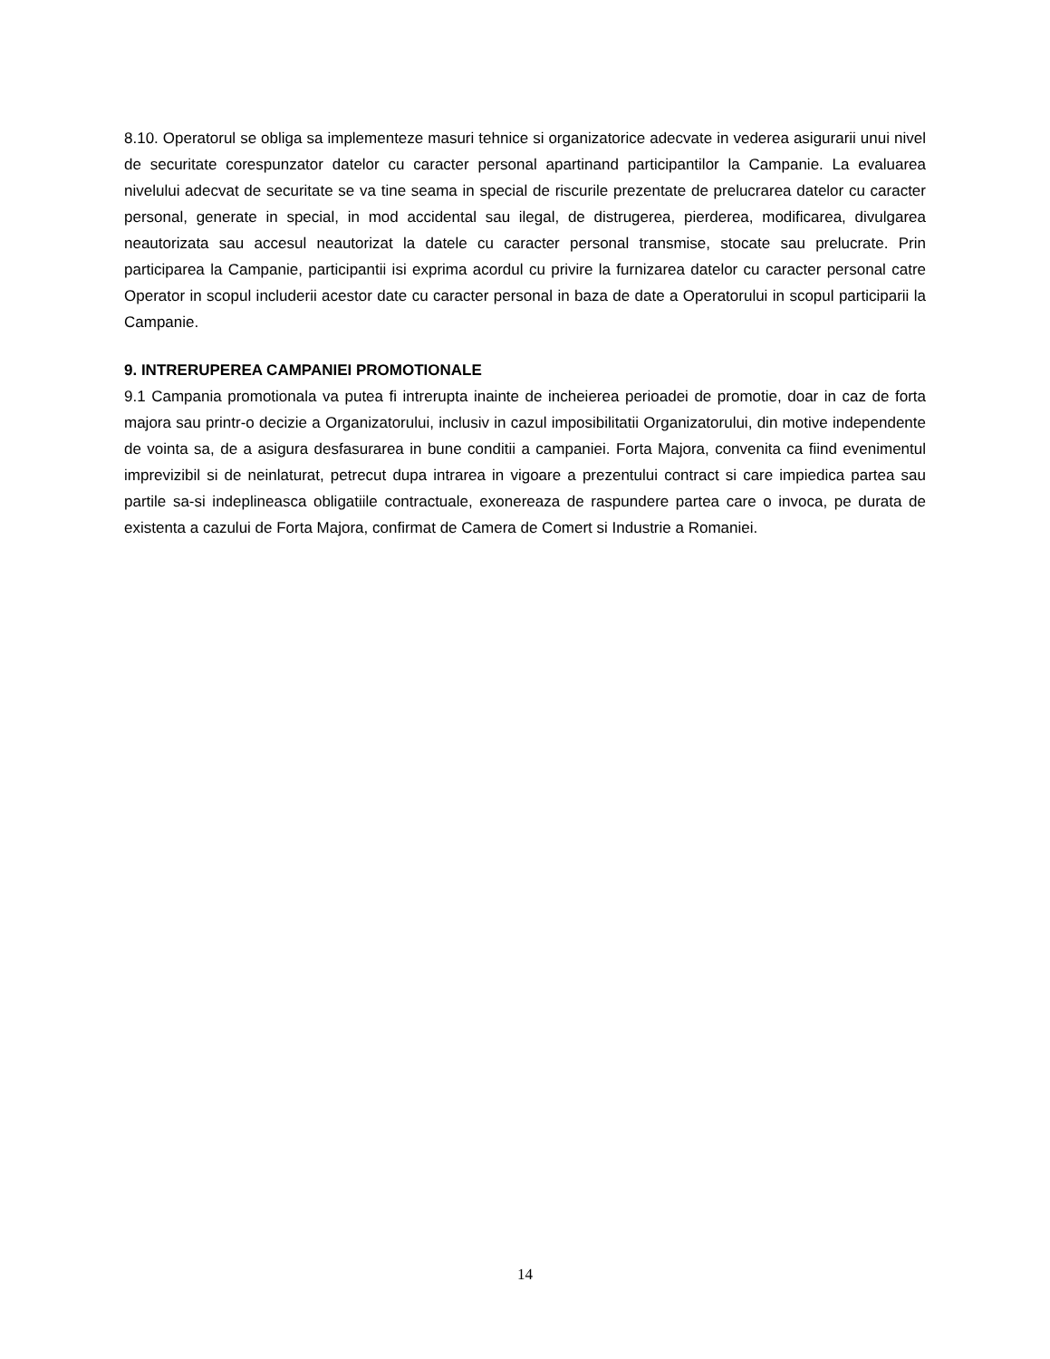8.10. Operatorul se obliga sa implementeze masuri tehnice si organizatorice adecvate in vederea asigurarii unui nivel de securitate corespunzator datelor cu caracter personal apartinand participantilor la Campanie. La evaluarea nivelului adecvat de securitate se va tine seama in special de riscurile prezentate de prelucrarea datelor cu caracter personal, generate in special, in mod accidental sau ilegal, de distrugerea, pierderea, modificarea, divulgarea neautorizata sau accesul neautorizat la datele cu caracter personal transmise, stocate sau prelucrate. Prin participarea la Campanie, participantii isi exprima acordul cu privire la furnizarea datelor cu caracter personal catre Operator in scopul includerii acestor date cu caracter personal in baza de date a Operatorului in scopul participarii la Campanie.
9. INTRERUPEREA CAMPANIEI PROMOTIONALE
9.1 Campania promotionala va putea fi intrerupta inainte de incheierea perioadei de promotie, doar in caz de forta majora sau printr-o decizie a Organizatorului, inclusiv in cazul imposibilitatii Organizatorului, din motive independente de vointa sa, de a asigura desfasurarea in bune conditii a campaniei. Forta Majora, convenita ca fiind evenimentul imprevizibil si de neinlaturat, petrecut dupa intrarea in vigoare a prezentului contract si care impiedica partea sau partile sa-si indeplineasca obligatiile contractuale, exonereaza de raspundere partea care o invoca, pe durata de existenta a cazului de Forta Majora, confirmat de Camera de Comert si Industrie a Romaniei.
14